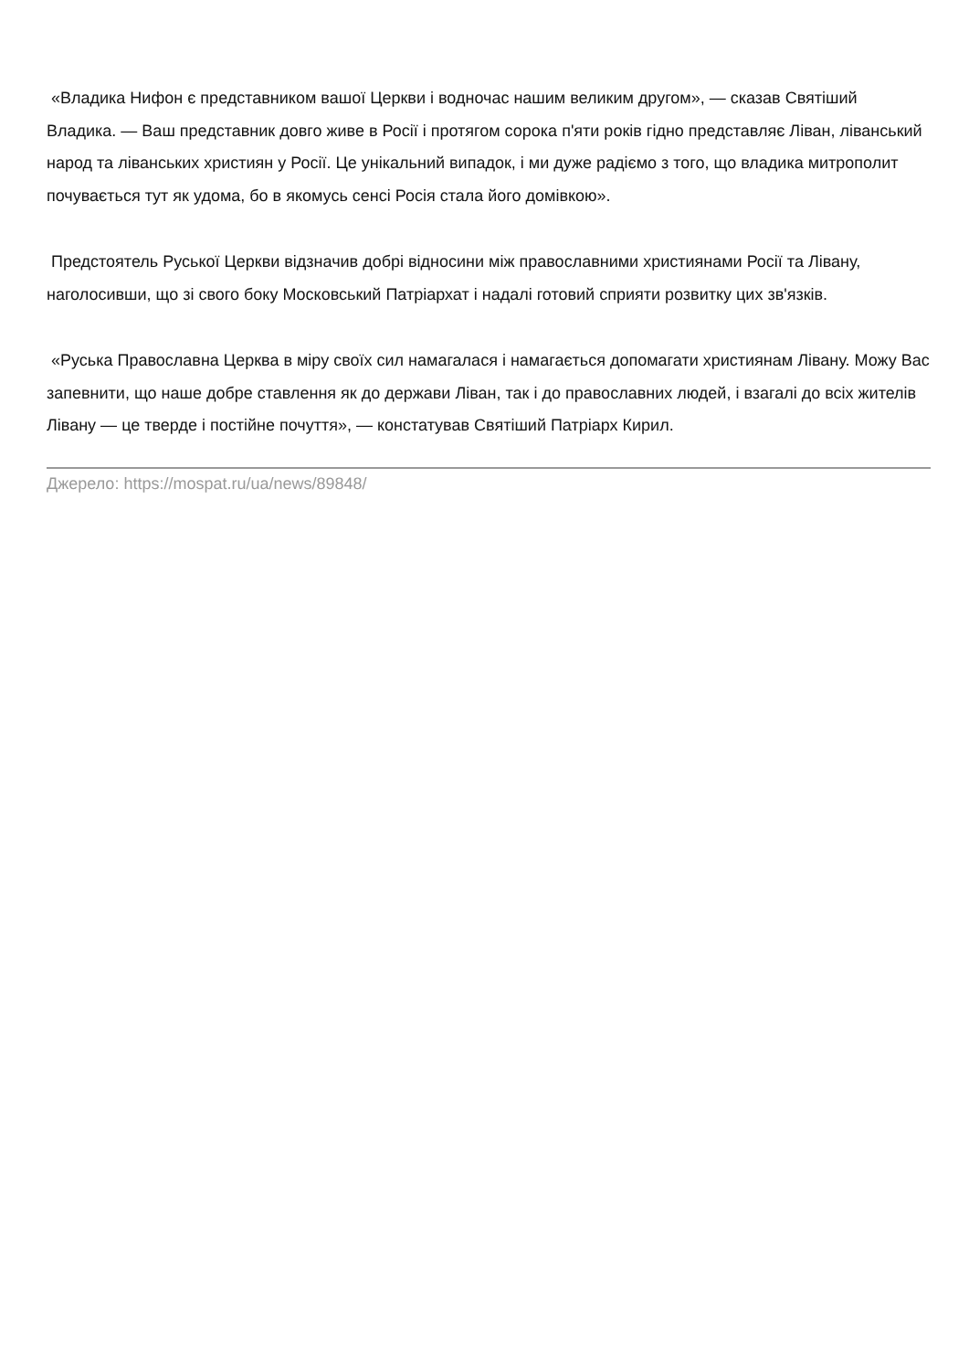«Владика Нифон є представником вашої Церкви і водночас нашим великим другом», — сказав Святіший Владика. — Ваш представник довго живе в Росії і протягом сорока п'яти років гідно представляє Ліван, ліванський народ та ліванських християн у Росії. Це унікальний випадок, і ми дуже радіємо з того, що владика митрополит почувається тут як удома, бо в якомусь сенсі Росія стала його домівкою».
Предстоятель Руської Церкви відзначив добрі відносини між православними християнами Росії та Лівану, наголосивши, що зі свого боку Московський Патріархат і надалі готовий сприяти розвитку цих зв'язків.
«Руська Православна Церква в міру своїх сил намагалася і намагається допомагати християнам Лівану. Можу Вас запевнити, що наше добре ставлення як до держави Ліван, так і до православних людей, і взагалі до всіх жителів Лівану — це тверде і постійне почуття», — констатував Святіший Патріарх Кирил.
Джерело: https://mospat.ru/ua/news/89848/